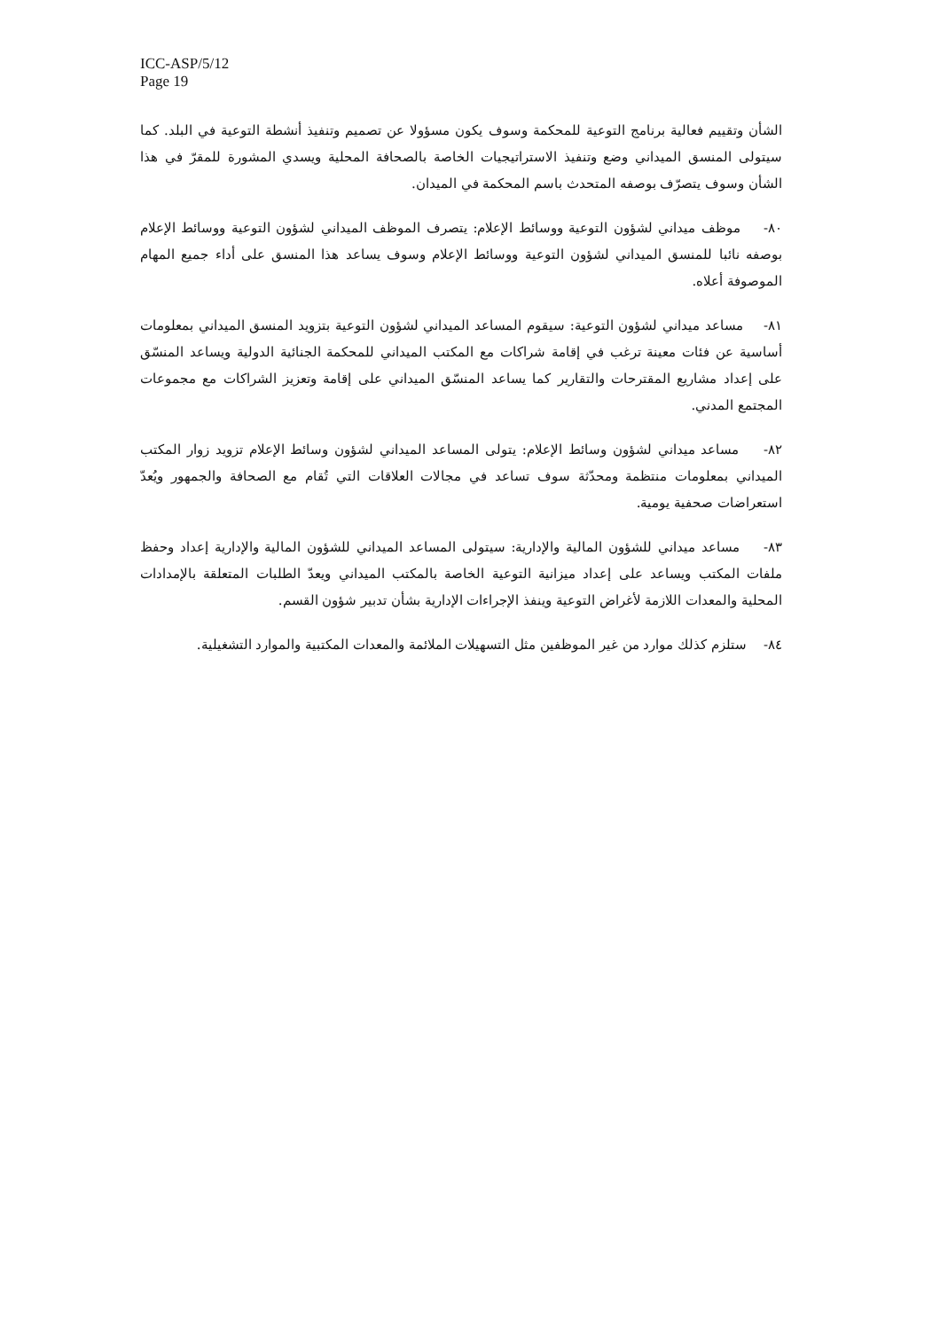ICC-ASP/5/12
Page 19
الشأن وتقييم فعالية برنامج التوعية للمحكمة وسوف يكون مسؤولا عن تصميم وتنفيذ أنشطة التوعية في البلد. كما سيتولى المنسق الميداني وضع وتنفيذ الاستراتيجيات الخاصة بالصحافة المحلية ويسدي المشورة للمقرّ في هذا الشأن وسوف يتصرّف بوصفه المتحدث باسم المحكمة في الميدان.
٨٠- موظف ميداني لشؤون التوعية ووسائط الإعلام: يتصرف الموظف الميداني لشؤون التوعية ووسائط الإعلام بوصفه نائبا للمنسق الميداني لشؤون التوعية ووسائط الإعلام وسوف يساعد هذا المنسق على أداء جميع المهام الموصوفة أعلاه.
٨١- مساعد ميداني لشؤون التوعية: سيقوم المساعد الميداني لشؤون التوعية بتزويد المنسق الميداني بمعلومات أساسية عن فئات معينة ترغب في إقامة شراكات مع المكتب الميداني للمحكمة الجنائية الدولية ويساعد المنسّق على إعداد مشاريع المقترحات والتقارير كما يساعد المنسّق الميداني على إقامة وتعزيز الشراكات مع مجموعات المجتمع المدني.
٨٢- مساعد ميداني لشؤون وسائط الإعلام: يتولى المساعد الميداني لشؤون وسائط الإعلام تزويد زوار المكتب الميداني بمعلومات منتظمة ومحدّثة سوف تساعد في مجالات العلاقات التي تُقام مع الصحافة والجمهور ويُعدّ استعراضات صحفية يومية.
٨٣- مساعد ميداني للشؤون المالية والإدارية: سيتولى المساعد الميداني للشؤون المالية والإدارية إعداد وحفظ ملفات المكتب ويساعد على إعداد ميزانية التوعية الخاصة بالمكتب الميداني ويعدّ الطلبات المتعلقة بالإمدادات المحلية والمعدات اللازمة لأغراض التوعية وينفذ الإجراءات الإدارية بشأن تدبير شؤون القسم.
٨٤- ستلزم كذلك موارد من غير الموظفين مثل التسهيلات الملائمة والمعدات المكتبية والموارد التشغيلية.